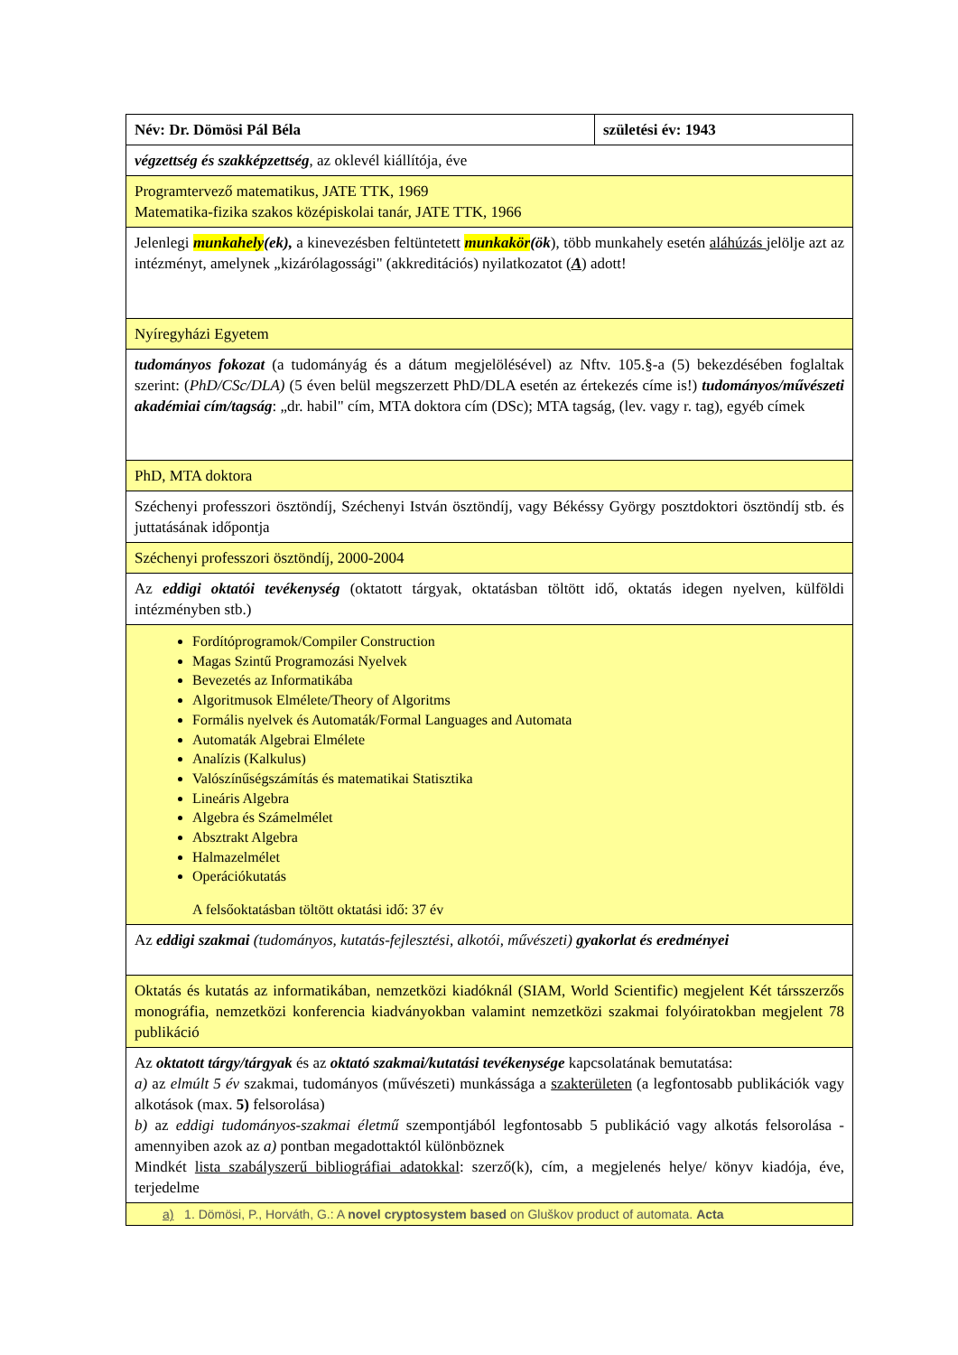| Név: Dr. Dömösi Pál Béla | születési év: 1943 |
| végzettség és szakképzettség , az oklevél kiállítója, éve | |
| Programtervező matematikus, JATE TTK, 1969 Matematika-fizika szakos középiskolai tanár, JATE TTK, 1966 | |
| Jelenlegi munkahely (ek), a kinevezésben feltüntetett munkakör (ök ), több munkahely esetén aláhúzás jelölje azt az intézményt, amelynek „kizárólagossági" (akkreditációs) nyilatkozatot ( A ) adott! | |
| Nyíregyházi Egyetem | |
| tudományos fokozat (a tudományág és a dátum megjelölésével) az Nftv. 105.§-a (5) bekezdésében foglaltak szerint: ( PhD/CSc/DLA) (5 éven belül megszerzett PhD/DLA esetén az értekezés címe is!) tudományos/művészeti akadémiai cím/tagság : „dr. habil" cím, MTA doktora cím (DSc); MTA tagság, (lev. vagy r. tag), egyéb címek | |
| PhD, MTA doktora | |
| Széchenyi professzori ösztöndíj, Széchenyi István ösztöndíj, vagy Békéssy György posztdoktori ösztöndíj stb. és juttatásának időpontja | |
| Széchenyi professzori ösztöndíj, 2000-2004 | |
| Az eddigi oktatói tevékenység (oktatott tárgyak, oktatásban töltött idő, oktatás idegen nyelven, külföldi intézményben stb.) | |
| Fordítóprogramok/Compiler Construction Magas Szintű Programozási Nyelvek Bevezetés az Informatikába Algoritmusok Elmélete/Theory of Algoritms Formális nyelvek és Automaták/Formal Languages and Automata Automaták Algebrai Elmélete Analízis (Kalkulus) Valószínűségszámítás és matematikai Statisztika Lineáris Algebra Algebra és Számelmélet Absztrakt Algebra Halmazelmélet Operációkutatás A felsőoktatásban töltött oktatási idő: 37 év | |
| Az eddigi szakmai (tudományos, kutatás-fejlesztési, alkotói, művészeti) gyakorlat és eredményei | |
| Oktatás és kutatás az informatikában, nemzetközi kiadóknál (SIAM, World Scientific) megjelent Két társszerzős monográfia, nemzetközi konferencia kiadványokban valamint nemzetközi szakmai folyóiratokban megjelent 78 publikáció | |
| Az oktatott tárgy/tárgyak és az oktató szakmai/kutatási tevékenysége kapcsolatának bemutatása: a) az elmúlt 5 év szakmai, tudományos (művészeti) munkássága a szakterületen (a legfontosabb publikációk vagy alkotások (max. 5) felsorolása) b) az eddigi tudományos-szakmai életmű szempontjából legfontosabb 5 publikáció vagy alkotás felsorolása - amennyiben azok az a) pontban megadottaktól különböznek Mindkét lista szabályszerű bibliográfiai adatokkal : szerző(k), cím, a megjelenés helye/ könyv kiadója, éve, terjedelme | |
| a) 1. Dömösi, P., Horváth, G.: A novel cryptosystem based on Gluškov product of automata. Acta | |